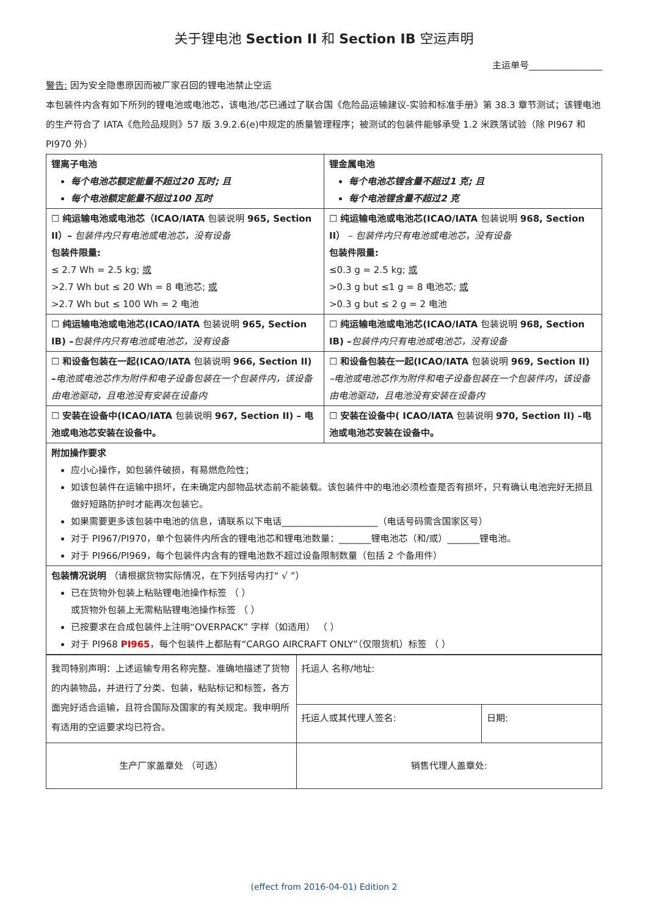关于锂电池 Section II 和 Section IB 空运声明
主运单号________________
警告: 因为安全隐患原因而被厂家召回的锂电池禁止空运
本包装件内含有如下所列的锂电池或电池芯，该电池/芯已通过了联合国《危险品运输建议-实验和标准手册》第 38.3 章节测试；该锂电池的生产符合了 IATA《危险品规则》57 版 3.9.2.6(e)中规定的质量管理程序；被测试的包装件能够承受 1.2 米跌落试验（除 PI967 和 PI970 外）
| 锂离子电池 每个电池芯额定能量不超过20 瓦时; 且 每个电池额定能量不超过100 瓦时 | 锂金属电池 每个电池芯锂含量不超过1 克; 且 每个电池锂含量不超过2 克 |
| ☐ 纯运输电池或电池芯（ICAO/IATA 包装说明 965, Section II）– 包装件内只有电池或电池芯，没有设备 包装件限量: ≤ 2.7 Wh = 2.5 kg; 或 >2.7 Wh but ≤ 20 Wh = 8 电池芯; 或 >2.7 Wh but ≤ 100 Wh = 2 电池 | ☐ 纯运输电池或电池芯(ICAO/IATA 包装说明 968, Section II） – 包装件内只有电池或电池芯，没有设备 包装件限量: ≤0.3 g = 2.5 kg; 或 >0.3 g but ≤1 g = 8 电池芯; 或 >0.3 g but ≤ 2 g = 2 电池 |
| ☐ 纯运输电池或电池芯(ICAO/IATA 包装说明 965, Section IB) – 包装件内只有电池或电池芯，没有设备 | ☐ 纯运输电池或电池芯(ICAO/IATA 包装说明 968, Section IB) – 包装件内只有电池或电池芯，没有设备 |
| ☐ 和设备包装在一起(ICAO/IATA 包装说明 966, Section II) – 电池或电池芯作为附件和电子设备包装在一个包装件内，该设备由电池驱动，且电池没有安装在设备内 | ☐ 和设备包装在一起(ICAO/IATA 包装说明 969, Section II) –电池或电池芯作为附件和电子设备包装在一个包装件内，该设备由电池驱动，且电池没有安装在设备内 |
| ☐ 安装在设备中(ICAO/IATA 包装说明 967, Section II) – 电池或电池芯安装在设备中。 | ☐ 安装在设备中( ICAO/IATA 包装说明 970, Section II) –电池或电池芯安装在设备中。 |
| 附加操作要求 应小心操作，如包装件破损，有易燃危险性； 如该包装件在运输中损坏，在未确定内部物品状态前不能装载。该包装件中的电池必须检查是否有损坏，只有确认电池完好无损且做好短路防护时才能再次包装它。 如果需要更多该包装中电池的信息，请联系以下电话_____________________（电话号码需含国家区号） 对于 PI967/PI970，单个包装件内所含的锂电池芯和锂电池数量：_______锂电池芯（和/或）_______锂电池。 对于 PI966/PI969，每个包装件内含有的锂电池数不超过设备限制数量（包括 2 个备用件） | |
| 包装情况说明 （请根据货物实际情况，在下列括号内打“ √ ”） 已在货物外包装上粘贴锂电池操作标签 （ ） 或货物外包装上无需粘贴锂电池操作标签 （ ） 已按要求在合成包装件上注明“OVERPACK” 字样（如适用） （ ） 对于 PI968 PI965 ，每个包装件上都贴有“CARGO AIRCRAFT ONLY”（仅限货机）标签 （ ） | |
| 我司特别声明：上述运输专用名称完整、准确地描述了货物的内装物品，并进行了分类、包装，粘贴标记和标签，各方面完好适合运输，且符合国际及国家的有关规定。我申明所有适用的空运要求均已符合。 | 托运人 名称/地址: | |
| | 托运人或其代理人签名: | 日期: |
| 生产厂家盖章处 （可选） | 销售代理人盖章处: | |
(effect from 2016-04-01) Edition 2